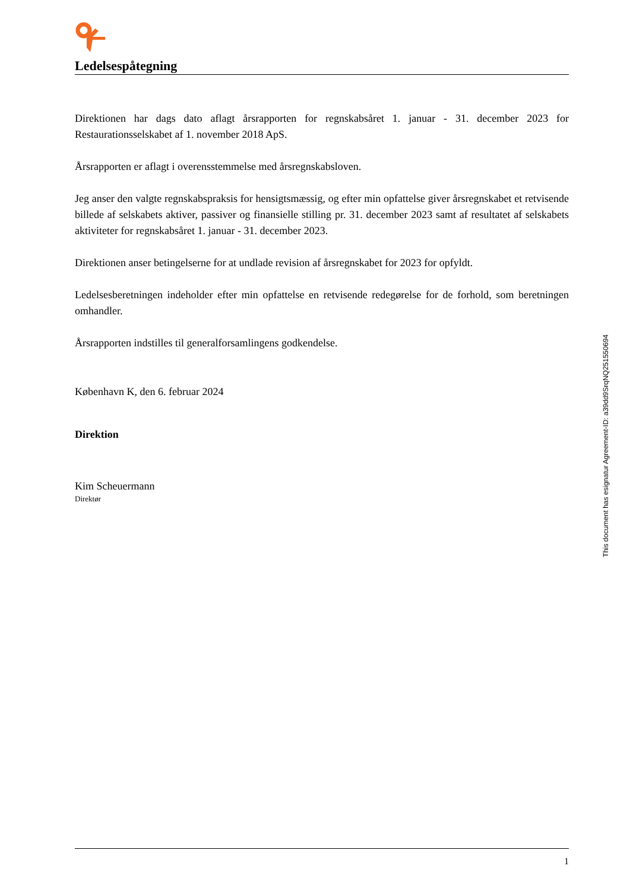Ledelsespåtegning
Direktionen har dags dato aflagt årsrapporten for regnskabsåret 1. januar - 31. december 2023 for Restaurationsselskabet af 1. november 2018 ApS.
Årsrapporten er aflagt i overensstemmelse med årsregnskabsloven.
Jeg anser den valgte regnskabspraksis for hensigtsmæssig, og efter min opfattelse giver årsregnskabet et retvisende billede af selskabets aktiver, passiver og finansielle stilling pr. 31. december 2023 samt af resultatet af selskabets aktiviteter for regnskabsåret 1. januar - 31. december 2023.
Direktionen anser betingelserne for at undlade revision af årsregnskabet for 2023 for opfyldt.
Ledelsesberetningen indeholder efter min opfattelse en retvisende redegørelse for de forhold, som beretningen omhandler.
Årsrapporten indstilles til generalforsamlingens godkendelse.
København K, den 6. februar 2024
Direktion
Kim Scheuermann
Direktør
This document has esignatur Agreement-ID: a39dd9SrqNQ251550694
1